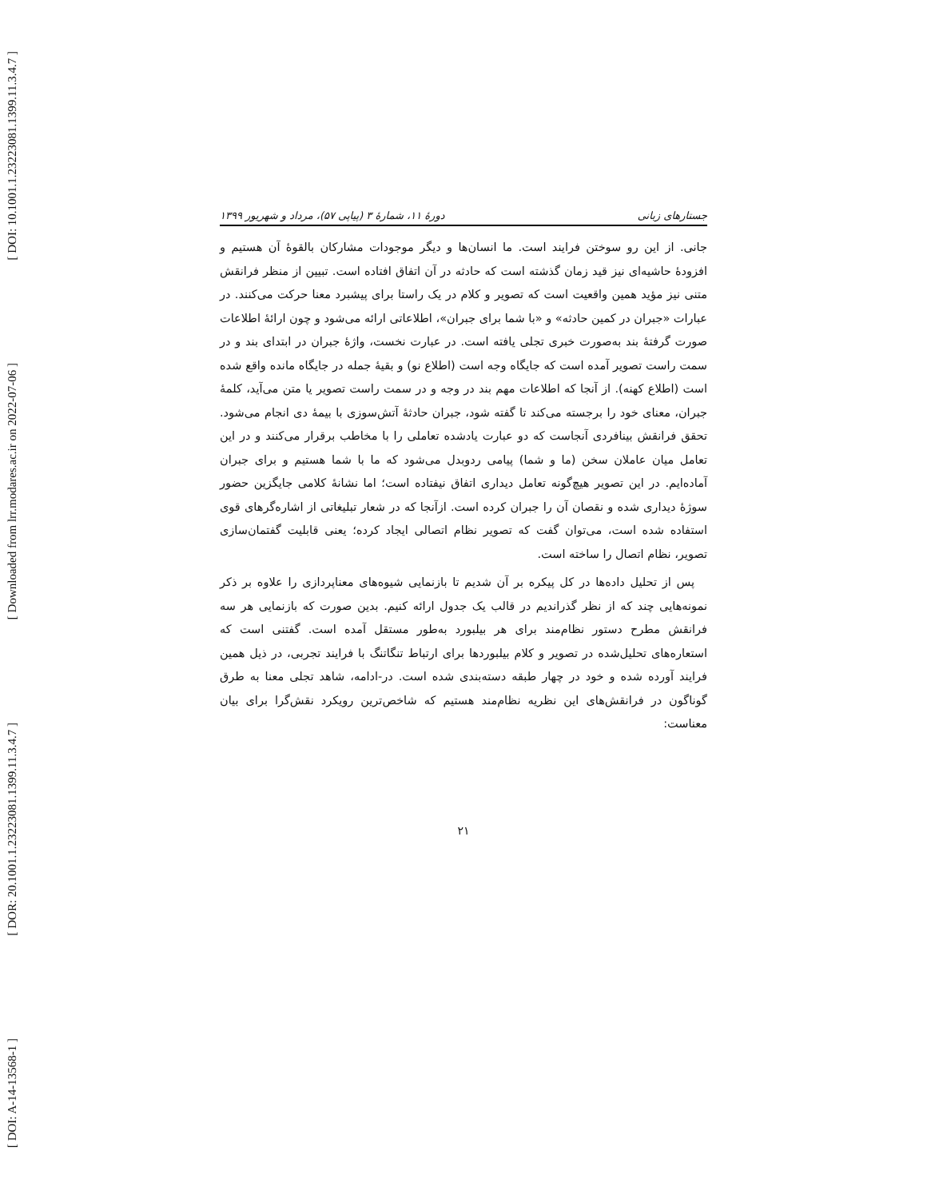[ DOI: 10.1001.1.23223081.1399.11.3.4.7 ]
[ Downloaded from lrr.modares.ac.ir on 2022-07-06 ]
[ DOR: 20.1001.1.23223081.1399.11.3.4.7 ]
[ DOI: A-14-13568-1 ]
جستارهای زبانی دورهٔ ۱۱، شمارهٔ ۳ (پیاپی ۵۷)، مرداد و شهریور ۱۳۹۹
جانی. از این رو سوختن فرایند است. ما انسان‌ها و دیگر موجودات مشارکان بالقوهٔ آن هستیم و افزودهٔ حاشیه‌ای نیز قید زمان گذشته است که حادثه در آن اتفاق افتاده است. تبیین از منظر فرانقش متنی نیز مؤید همین واقعیت است که تصویر و کلام در یک راستا برای پیشبرد معنا حرکت می‌کنند. در عبارات «جبران در کمین حادثه» و «با شما برای جبران»، اطلاعاتی ارائه می‌شود و چون ارائهٔ اطلاعات صورت گرفتهٔ بند به‌صورت خبری تجلی یافته است. در عبارت نخست، واژهٔ جبران در ابتدای بند و در سمت راست تصویر آمده است که جایگاه وجه است (اطلاع نو) و بقیهٔ جمله در جایگاه مانده واقع شده است (اطلاع کهنه). از آنجا که اطلاعات مهم بند در وجه و در سمت راست تصویر یا متن می‌آید، کلمهٔ جبران، معنای خود را برجسته می‌کند تا گفته شود، جبران حادثهٔ آتش‌سوزی با بیمهٔ دی انجام می‌شود. تحقق فرانقش بینافردی آنجاست که دو عبارت یادشده تعاملی را با مخاطب برقرار می‌کنند و در این تعامل میان عاملان سخن (ما و شما) پیامی ردوبدل می‌شود که ما با شما هستیم و برای جبران آماده‌ایم. در این تصویر هیچ‌گونه تعامل دیداری اتفاق نیفتاده است؛ اما نشانهٔ کلامی جایگزین حضور سوژهٔ دیداری شده و نقصان آن را جبران کرده است. ازآنجا که در شعار تبلیغاتی از اشاره‌گرهای قوی استفاده شده است، می‌توان گفت که تصویر نظام اتصالی ایجاد کرده؛ یعنی قابلیت گفتمان‌سازی تصویر، نظام اتصال را ساخته است.
پس از تحلیل داده‌ها در کل پیکره بر آن شدیم تا بازنمایی شیوه‌های معناپردازی را علاوه بر ذکر نمونه‌هایی چند که از نظر گذراندیم در قالب یک جدول ارائه کنیم. بدین صورت که بازنمایی هر سه فرانقش مطرح دستور نظام‌مند برای هر بیلبورد به‌طور مستقل آمده است. گفتنی است که استعاره‌های تحلیل‌شده در تصویر و کلام بیلبوردها برای ارتباط تنگاتنگ با فرایند تجربی، در ذیل همین فرایند آورده شده و خود در چهار طبقه دسته‌بندی شده است. در-ادامه، شاهد تجلی معنا به طرق گوناگون در فرانقش‌های این نظریه نظام‌مند هستیم که شاخص‌ترین رویکرد نقش‌گرا برای بیان معناست:
۲۱